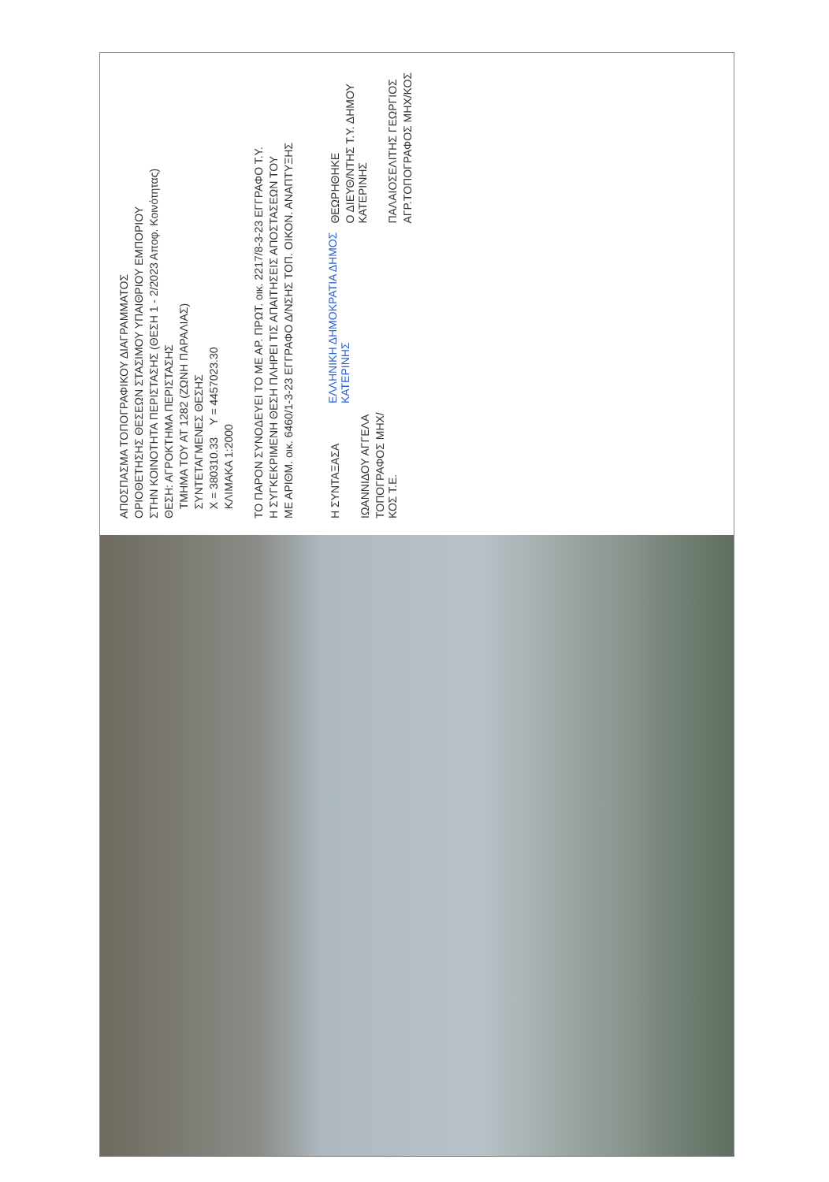ΑΠΟΣΠΑΣΜΑ ΤΟΠΟΓΡΑΦΙΚΟΥ ΔΙΑΓΡΑΜΜΑΤΟΣ
ΟΡΙΟΘΕΤΗΣΗΣ ΘΕΣΕΩΝ ΣΤΑΣΙΜΟΥ ΥΠΑΙΘΡΙΟΥ ΕΜΠΟΡΙΟΥ
ΣΤΗΝ ΚΟΙΝΟΤΗΤΑ ΠΕΡΙΣΤΑΣΗΣ (ΘΕΣΗ 1 - 2/2023 Αποφ. Κοινότητας)
ΘΕΣΗ: ΑΓΡΟΚΤΗΜΑ ΠΕΡΙΣΤΑΣΗΣ
ΤΜΗΜΑ ΤΟΥ ΑΤ 1282 (ΖΩΝΗ ΠΑΡΑΛΙΑΣ)
ΣΥΝΤΕΤΑΓΜΕΝΕΣ ΘΕΣΗΣ
X = 380310.33 Y = 4457023.30
ΚΛΙΜΑΚΑ 1:2000
ΤΟ ΠΑΡΟΝ ΣΥΝΟΔΕΥΕΙ ΤΟ ΜΕ ΑΡ. ΠΡΩΤ. οικ. 2217/8-3-23 ΕΓΓΡΑΦΟ Τ.Υ.
Η ΣΥΓΚΕΚΡΙΜΕΝΗ ΘΕΣΗ ΠΛΗΡΕΙ ΤΙΣ ΑΠΑΙΤΗΣΕΙΣ ΑΠΟΣΤΑΣΕΩΝ ΤΟΥ
ΜΕ ΑΡΙΘΜ. οικ. 6460/1-3-23 ΕΓΓΡΑΦΟ Δ/ΝΣΗΣ ΤΟΠ. ΟΙΚΟΝ. ΑΝΑΠΤΥΞΗΣ
Η ΣΥΝΤΑΞΑΣΑ
ΙΩΑΝΝΙΔΟΥ ΑΓΓΕΛΑ
ΤΟΠΟΓΡΑΦΟΣ ΜΗΧ/ΚΟΣ Τ.Ε.
ΕΛΛΗΝΙΚΗ ΔΗΜΟΚΡΑΤΙΑ ΔΗΜΟΣ ΚΑΤΕΡΙΝΗΣ
ΘΕΩΡΗΘΗΚΕ
Ο ΔΙΕΥΘ/ΝΤΗΣ Τ.Υ. ΔΗΜΟΥ ΚΑΤΕΡΙΝΗΣ
ΠΑΛΑΙΟΣΕΛΙΤΗΣ ΓΕΩΡΓΙΟΣ
ΑΓΡ.ΤΟΠΟΓΡΑΦΟΣ ΜΗΧ/ΚΟΣ